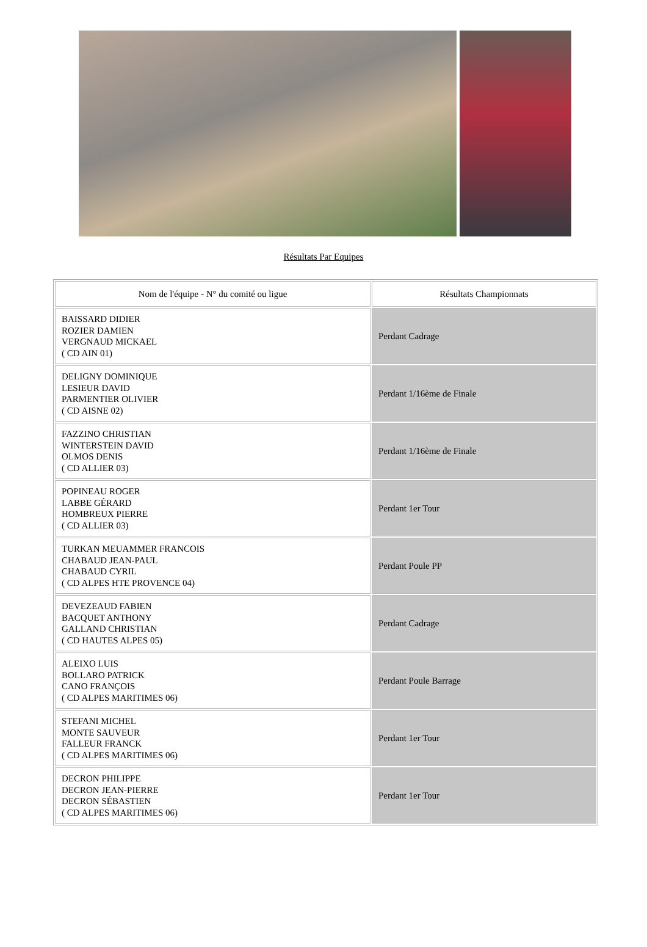Résultats Par Equipes
| Nom de l'équipe - N° du comité ou ligue | Résultats Championnats |
| --- | --- |
| BAISSARD DIDIER ROZIER DAMIEN VERGNAUD MICKAEL ( CD AIN 01) | Perdant Cadrage |
| DELIGNY DOMINIQUE LESIEUR DAVID PARMENTIER OLIVIER ( CD AISNE 02) | Perdant 1/16ème de Finale |
| FAZZINO CHRISTIAN WINTERSTEIN DAVID OLMOS DENIS ( CD ALLIER 03) | Perdant 1/16ème de Finale |
| POPINEAU ROGER LABBE GÉRARD HOMBREUX PIERRE ( CD ALLIER 03) | Perdant 1er Tour |
| TURKAN MEUAMMER FRANCOIS CHABAUD JEAN-PAUL CHABAUD CYRIL ( CD ALPES HTE PROVENCE 04) | Perdant Poule PP |
| DEVEZEAUD FABIEN BACQUET ANTHONY GALLAND CHRISTIAN ( CD HAUTES ALPES 05) | Perdant Cadrage |
| ALEIXO LUIS BOLLARO PATRICK CANO FRANÇOIS ( CD ALPES MARITIMES 06) | Perdant Poule Barrage |
| STEFANI MICHEL MONTE SAUVEUR FALLEUR FRANCK ( CD ALPES MARITIMES 06) | Perdant 1er Tour |
| DECRON PHILIPPE DECRON JEAN-PIERRE DECRON SÉBASTIEN ( CD ALPES MARITIMES 06) | Perdant 1er Tour |